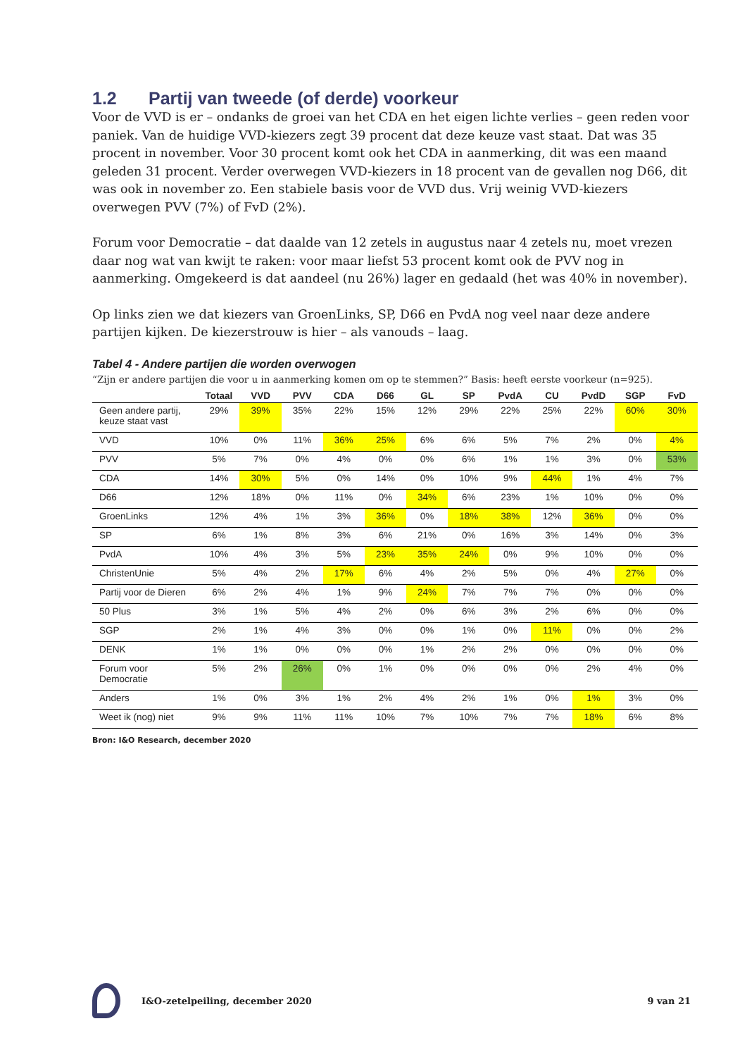1.2 Partij van tweede (of derde) voorkeur
Voor de VVD is er – ondanks de groei van het CDA en het eigen lichte verlies – geen reden voor paniek. Van de huidige VVD-kiezers zegt 39 procent dat deze keuze vast staat. Dat was 35 procent in november. Voor 30 procent komt ook het CDA in aanmerking, dit was een maand geleden 31 procent. Verder overwegen VVD-kiezers in 18 procent van de gevallen nog D66, dit was ook in november zo. Een stabiele basis voor de VVD dus. Vrij weinig VVD-kiezers overwegen PVV (7%) of FvD (2%).
Forum voor Democratie – dat daalde van 12 zetels in augustus naar 4 zetels nu, moet vrezen daar nog wat van kwijt te raken: voor maar liefst 53 procent komt ook de PVV nog in aanmerking. Omgekeerd is dat aandeel (nu 26%) lager en gedaald (het was 40% in november).
Op links zien we dat kiezers van GroenLinks, SP, D66 en PvdA nog veel naar deze andere partijen kijken. De kiezerstrouw is hier – als vanouds – laag.
Tabel 4 - Andere partijen die worden overwogen
“Zijn er andere partijen die voor u in aanmerking komen om op te stemmen?” Basis: heeft eerste voorkeur (n=925).
| | Totaal | VVD | PVV | CDA | D66 | GL | SP | PvdA | CU | PvdD | SGP | FvD |
| --- | --- | --- | --- | --- | --- | --- | --- | --- | --- | --- | --- | --- |
| Geen andere partij, keuze staat vast | 29% | 39% | 35% | 22% | 15% | 12% | 29% | 22% | 25% | 22% | 60% | 30% |
| VVD | 10% | 0% | 11% | 36% | 25% | 6% | 6% | 5% | 7% | 2% | 0% | 4% |
| PVV | 5% | 7% | 0% | 4% | 0% | 0% | 6% | 1% | 1% | 3% | 0% | 53% |
| CDA | 14% | 30% | 5% | 0% | 14% | 0% | 10% | 9% | 44% | 1% | 4% | 7% |
| D66 | 12% | 18% | 0% | 11% | 0% | 34% | 6% | 23% | 1% | 10% | 0% | 0% |
| GroenLinks | 12% | 4% | 1% | 3% | 36% | 0% | 18% | 38% | 12% | 36% | 0% | 0% |
| SP | 6% | 1% | 8% | 3% | 6% | 21% | 0% | 16% | 3% | 14% | 0% | 3% |
| PvdA | 10% | 4% | 3% | 5% | 23% | 35% | 24% | 0% | 9% | 10% | 0% | 0% |
| ChristenUnie | 5% | 4% | 2% | 17% | 6% | 4% | 2% | 5% | 0% | 4% | 27% | 0% |
| Partij voor de Dieren | 6% | 2% | 4% | 1% | 9% | 24% | 7% | 7% | 7% | 0% | 0% | 0% |
| 50 Plus | 3% | 1% | 5% | 4% | 2% | 0% | 6% | 3% | 2% | 6% | 0% | 0% |
| SGP | 2% | 1% | 4% | 3% | 0% | 0% | 1% | 0% | 11% | 0% | 0% | 2% |
| DENK | 1% | 1% | 0% | 0% | 0% | 1% | 2% | 2% | 0% | 0% | 0% | 0% |
| Forum voor Democratie | 5% | 2% | 26% | 0% | 1% | 0% | 0% | 0% | 0% | 2% | 4% | 0% |
| Anders | 1% | 0% | 3% | 1% | 2% | 4% | 2% | 1% | 0% | 1% | 3% | 0% |
| Weet ik (nog) niet | 9% | 9% | 11% | 11% | 10% | 7% | 10% | 7% | 7% | 18% | 6% | 8% |
Bron: I&O Research, december 2020
I&O-zetelpeiling, december 2020
9 van 21